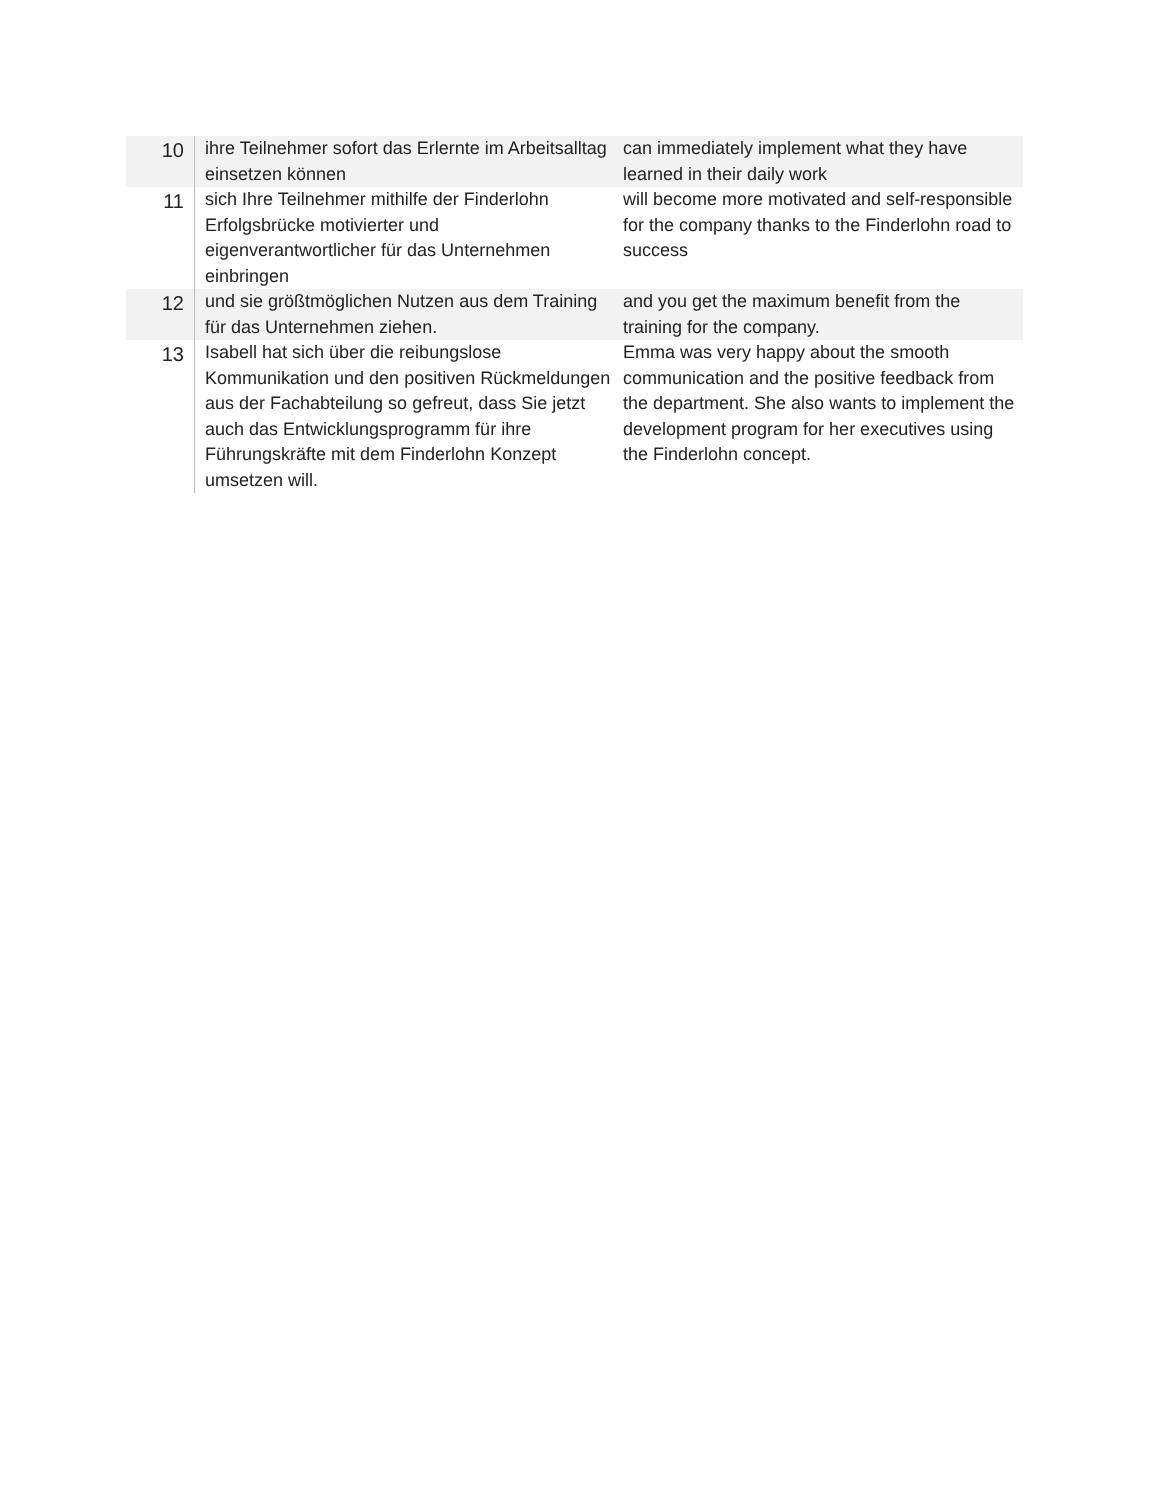| 10 | ihre Teilnehmer sofort das Erlernte im Arbeitsalltag einsetzen können | can immediately implement what they have learned in their daily work |
| 11 | sich Ihre Teilnehmer mithilfe der Finderlohn Erfolgsbrücke motivierter und eigenverantwortlicher für das Unternehmen einbringen | will become more motivated and self-responsible for the company thanks to the Finderlohn road to success |
| 12 | und sie größtmöglichen Nutzen aus dem Training für das Unternehmen ziehen. | and you get the maximum benefit from the training for the company. |
| 13 | Isabell hat sich über die reibungslose Kommunikation und den positiven Rückmeldungen aus der Fachabteilung so gefreut, dass Sie jetzt auch das Entwicklungsprogramm für ihre Führungskräfte mit dem Finderlohn Konzept umsetzen will. | Emma was very happy about the smooth communication and the positive feedback from the department. She also wants to implement the development program for her executives using the Finderlohn concept. |